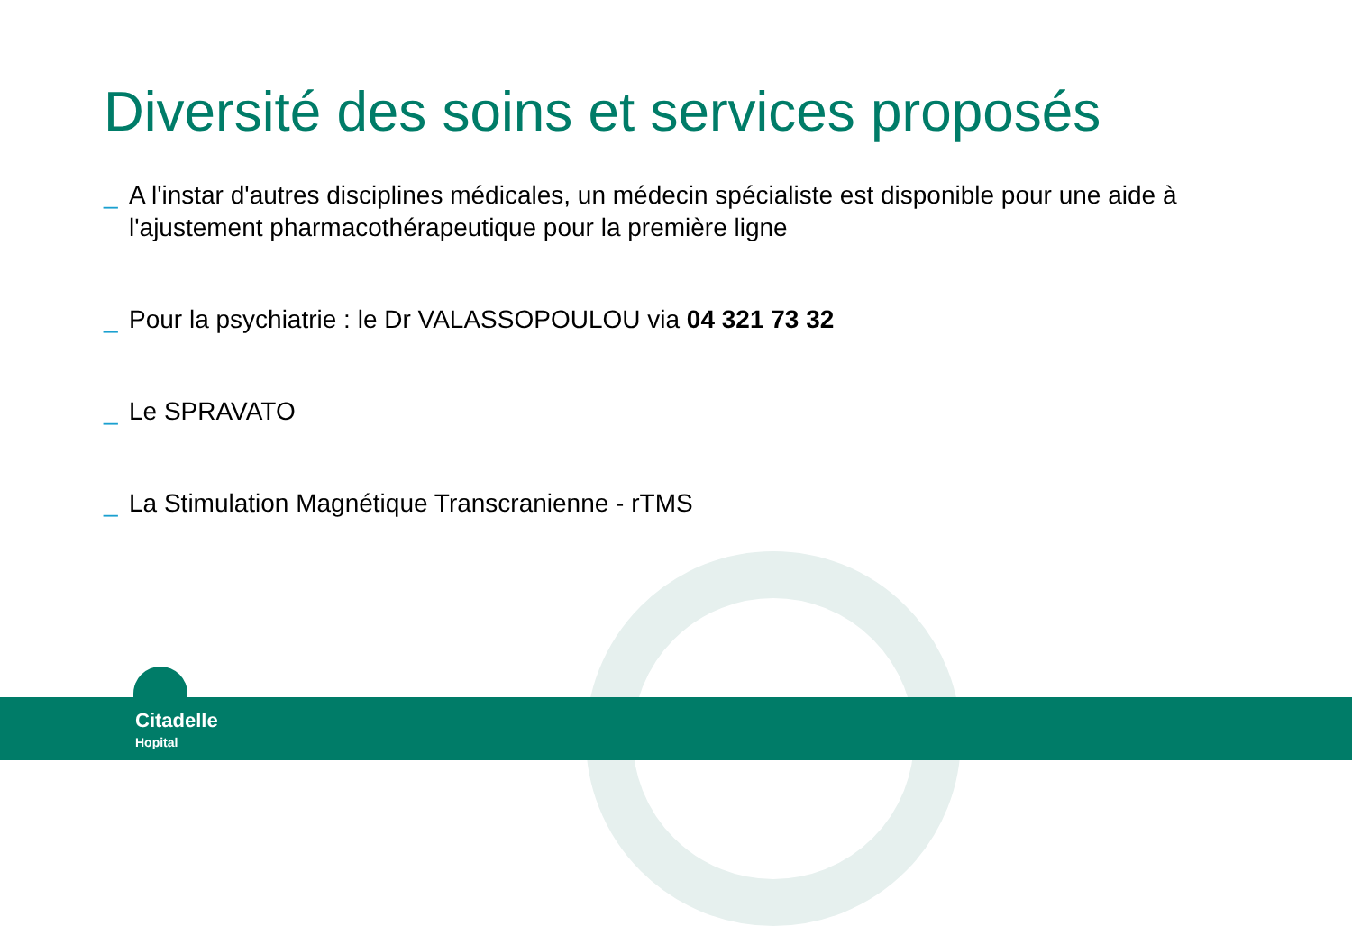Diversité des soins et services proposés
_ A l'instar d'autres disciplines médicales, un médecin spécialiste est disponible pour une aide à l'ajustement pharmacothérapeutique pour la première ligne
_ Pour la psychiatrie : le Dr VALASSOPOULOU via 04 321 73 32
_ Le SPRAVATO
_ La Stimulation Magnétique Transcranienne - rTMS
Citadelle
Hopital